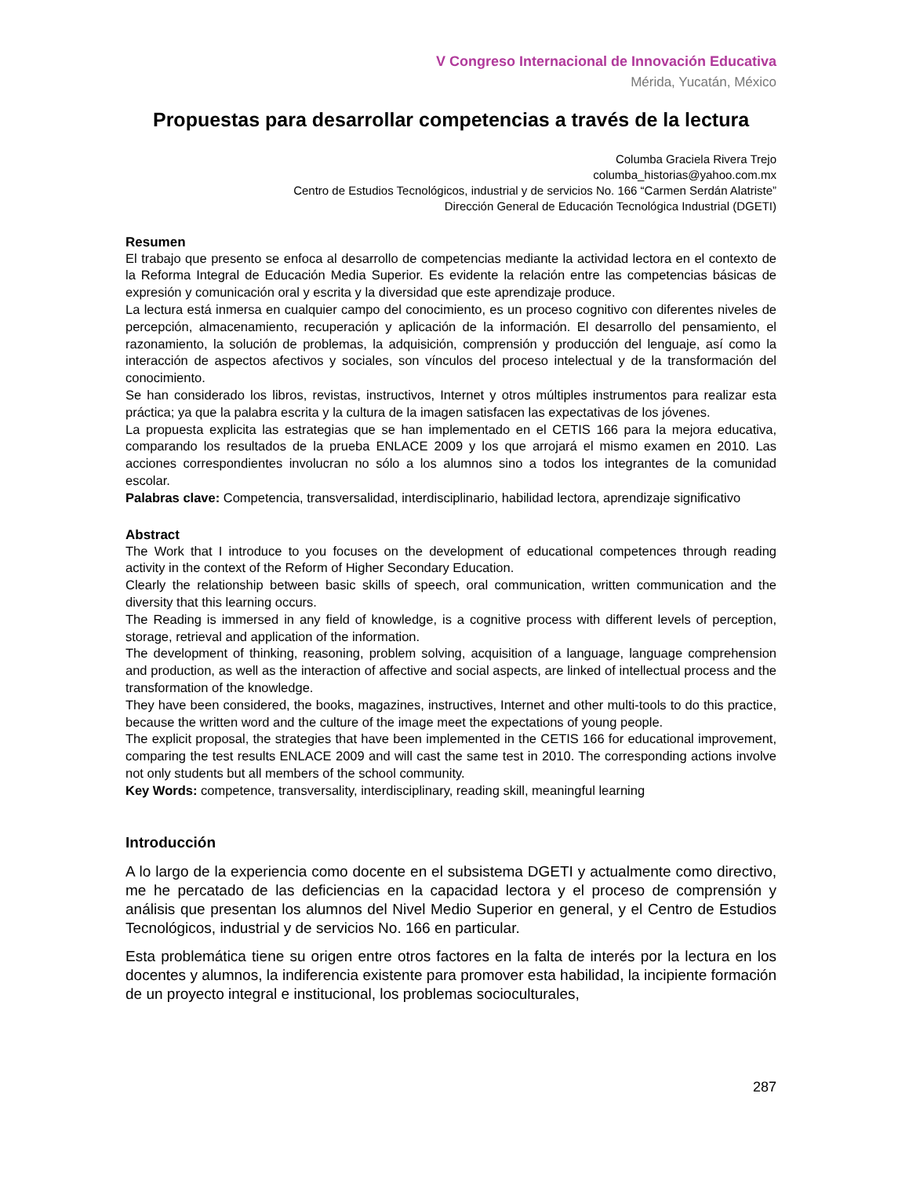V Congreso Internacional de Innovación Educativa
Mérida, Yucatán, México
Propuestas para desarrollar competencias a través de la lectura
Columba Graciela Rivera Trejo
columba_historias@yahoo.com.mx
Centro de Estudios Tecnológicos, industrial y de servicios No. 166 “Carmen Serdán Alatriste”
Dirección General de Educación Tecnológica Industrial (DGETI)
Resumen
El trabajo que presento se enfoca al desarrollo de competencias mediante la actividad lectora en el contexto de la Reforma Integral de Educación Media Superior. Es evidente la relación entre las competencias básicas de expresión y comunicación oral y escrita y la diversidad que este aprendizaje produce.
La lectura está inmersa en cualquier campo del conocimiento, es un proceso cognitivo con diferentes niveles de percepción, almacenamiento, recuperación y aplicación de la información. El desarrollo del pensamiento, el razonamiento, la solución de problemas, la adquisición, comprensión y producción del lenguaje, así como la interacción de aspectos afectivos y sociales, son vínculos del proceso intelectual y de la transformación del conocimiento.
Se han considerado los libros, revistas, instructivos, Internet y otros múltiples instrumentos para realizar esta práctica; ya que la palabra escrita y la cultura de la imagen satisfacen las expectativas de los jóvenes.
La propuesta explicita las estrategias que se han implementado en el CETIS 166 para la mejora educativa, comparando los resultados de la prueba ENLACE 2009 y los que arrojará el mismo examen en 2010. Las acciones correspondientes involucran no sólo a los alumnos sino a todos los integrantes de la comunidad escolar.
Palabras clave: Competencia, transversalidad, interdisciplinario, habilidad lectora, aprendizaje significativo
Abstract
The Work that I introduce to you focuses on the development of educational competences through reading activity in the context of the Reform of Higher Secondary Education.
Clearly the relationship between basic skills of speech, oral communication, written communication and the diversity that this learning occurs.
The Reading is immersed in any field of knowledge, is a cognitive process with different levels of perception, storage, retrieval and application of the information.
The development of thinking, reasoning, problem solving, acquisition of a language, language comprehension and production, as well as the interaction of affective and social aspects, are linked of intellectual process and the transformation of the knowledge.
They have been considered, the books, magazines, instructives, Internet and other multi-tools to do this practice, because the written word and the culture of the image meet the expectations of young people.
The explicit proposal, the strategies that have been implemented in the CETIS 166 for educational improvement, comparing the test results ENLACE 2009 and will cast the same test in 2010. The corresponding actions involve not only students but all members of the school community.
Key Words: competence, transversality, interdisciplinary, reading skill, meaningful learning
Introducción
A lo largo de la experiencia como docente en el subsistema DGETI y actualmente como directivo, me he percatado de las deficiencias en la capacidad lectora y el proceso de comprensión y análisis que presentan los alumnos del Nivel Medio Superior en general, y el Centro de Estudios Tecnológicos, industrial y de servicios No. 166 en particular.
Esta problemática tiene su origen entre otros factores en la falta de interés por la lectura en los docentes y alumnos, la indiferencia existente para promover esta habilidad, la incipiente formación de un proyecto integral e institucional, los problemas socioculturales,
287